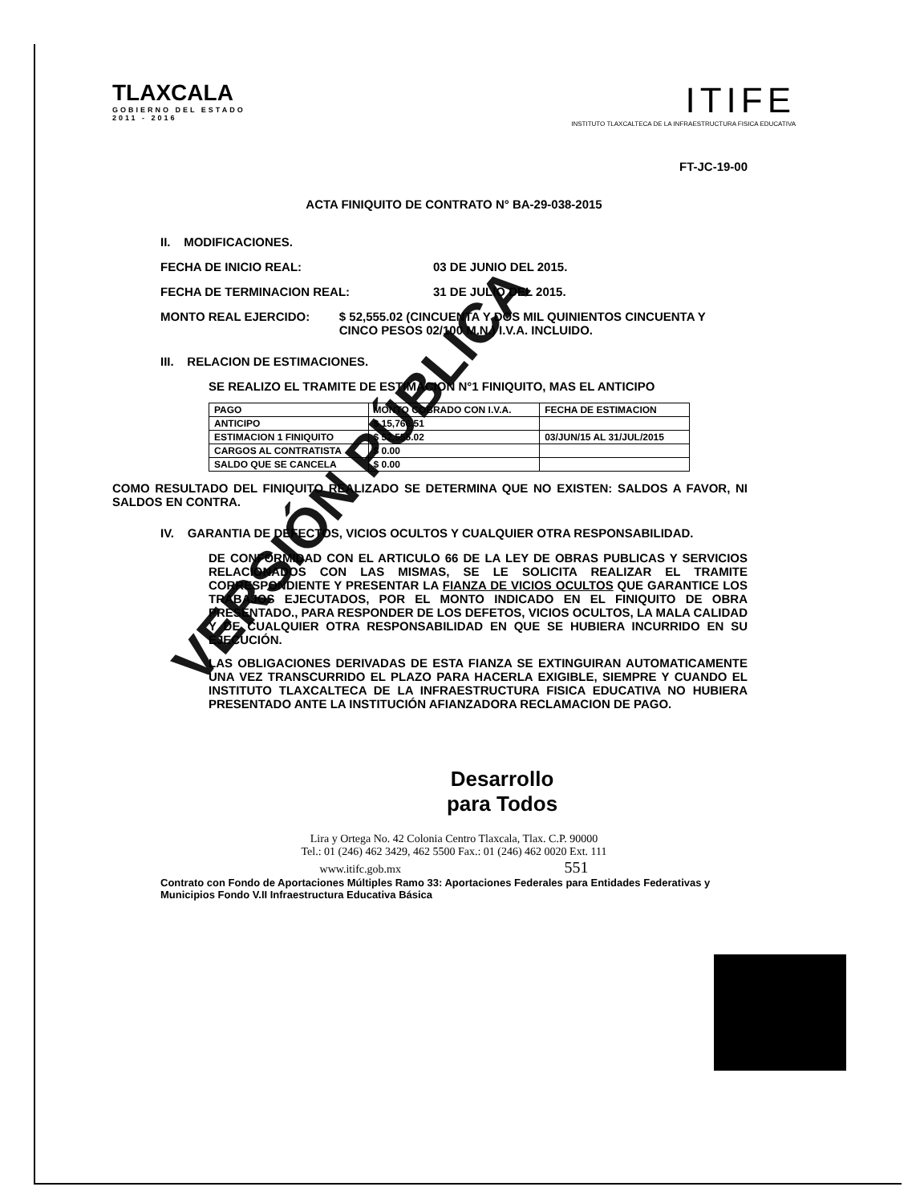TLAXCALA
GOBIERNO DEL ESTADO
2011 - 2016
ITIFE
INSTITUTO TLAXCALTECA DE LA INFRAESTRUCTURA FISICA EDUCATIVA
FT-JC-19-00
ACTA FINIQUITO DE CONTRATO N° BA-29-038-2015
II. MODIFICACIONES.
FECHA DE INICIO REAL: 03 DE JUNIO DEL 2015.
FECHA DE TERMINACION REAL: 31 DE JULIO DEL 2015.
MONTO REAL EJERCIDO: $ 52,555.02 (CINCUENTA Y DOS MIL QUINIENTOS CINCUENTA Y CINCO PESOS 02/100 M.N.) I.V.A. INCLUIDO.
III. RELACION DE ESTIMACIONES.
SE REALIZO EL TRAMITE DE ESTIMACION N°1 FINIQUITO, MAS EL ANTICIPO
| PAGO | MONTO COBRADO CON I.V.A. | FECHA DE ESTIMACION |
| --- | --- | --- |
| ANTICIPO | $ 15,766.51 | |
| ESTIMACION 1 FINIQUITO | $ 52,555.02 | 03/JUN/15 AL 31/JUL/2015 |
| CARGOS AL CONTRATISTA | $ 0.00 | |
| SALDO QUE SE CANCELA | $ 0.00 | |
COMO RESULTADO DEL FINIQUITO REALIZADO SE DETERMINA QUE NO EXISTEN: SALDOS A FAVOR, NI SALDOS EN CONTRA.
IV. GARANTIA DE DEFECTOS, VICIOS OCULTOS Y CUALQUIER OTRA RESPONSABILIDAD.
DE CONFORMIDAD CON EL ARTICULO 66 DE LA LEY DE OBRAS PUBLICAS Y SERVICIOS RELACIONADOS CON LAS MISMAS, SE LE SOLICITA REALIZAR EL TRAMITE CORRESPONDIENTE Y PRESENTAR LA FIANZA DE VICIOS OCULTOS QUE GARANTICE LOS TRABAJOS EJECUTADOS, POR EL MONTO INDICADO EN EL FINIQUITO DE OBRA PRESENTADO., PARA RESPONDER DE LOS DEFETOS, VICIOS OCULTOS, LA MALA CALIDAD Y DE CUALQUIER OTRA RESPONSABILIDAD EN QUE SE HUBIERA INCURRIDO EN SU EJECUCIÓN.
LAS OBLIGACIONES DERIVADAS DE ESTA FIANZA SE EXTINGUIRAN AUTOMATICAMENTE UNA VEZ TRANSCURRIDO EL PLAZO PARA HACERLA EXIGIBLE, SIEMPRE Y CUANDO EL INSTITUTO TLAXCALTECA DE LA INFRAESTRUCTURA FISICA EDUCATIVA NO HUBIERA PRESENTADO ANTE LA INSTITUCIÓN AFIANZADORA RECLAMACION DE PAGO.
Desarrollo
para Todos
Lira y Ortega No. 42 Colonia Centro Tlaxcala, Tlax. C.P. 90000
Tel.: 01 (246) 462 3429, 462 5500 Fax.: 01 (246) 462 0020 Ext. 111
www.itifc.gob.mx 551
Contrato con Fondo de Aportaciones Múltiples Ramo 33: Aportaciones Federales para Entidades Federativas y Municipios Fondo V.II Infraestructura Educativa Básica
VERSIÓN PÚBLICA